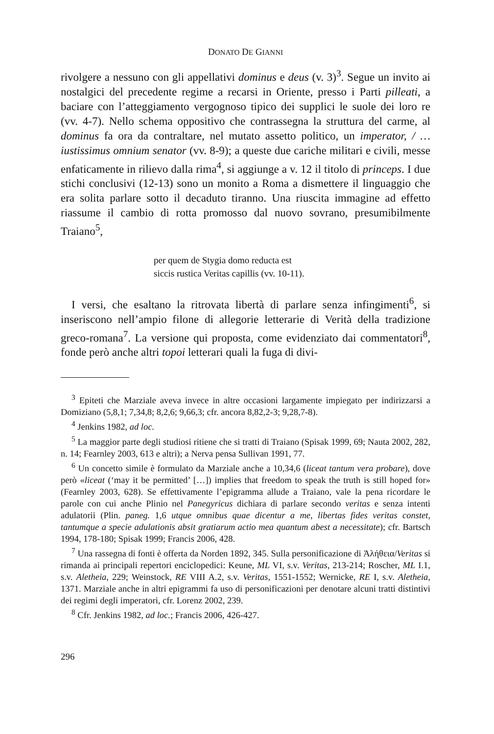DONATO DE GIANNI
rivolgere a nessuno con gli appellativi dominus e deus (v. 3)<sup>3</sup>. Segue un invito ai nostalgici del precedente regime a recarsi in Oriente, presso i Parti pilleati, a baciare con l’atteggiamento vergognoso tipico dei supplici le suole dei loro re (vv. 4-7). Nello schema oppositivo che contrassegna la struttura del carme, al dominus fa ora da contraltare, nel mutato assetto politico, un imperator, / … iustissimus omnium senator (vv. 8-9); a queste due cariche militari e civili, messe enfaticamente in rilievo dalla rima<sup>4</sup>, si aggiunge a v. 12 il titolo di princeps. I due stichi conclusivi (12-13) sono un monito a Roma a dismettere il linguaggio che era solita parlare sotto il decaduto tiranno. Una riuscita immagine ad effetto riassume il cambio di rotta promosso dal nuovo sovrano, presumibilmente Traiano<sup>5</sup>,
per quem de Stygia domo reducta est
siccis rustica Veritas capillis (vv. 10-11).
I versi, che esaltano la ritrovata libertà di parlare senza infingimenti<sup>6</sup>, si inseriscono nell’ampio filone di allegorie letterarie di Verità della tradizione greco-romana<sup>7</sup>. La versione qui proposta, come evidenziato dai commentatori<sup>8</sup>, fonde però anche altri topoi letterari quali la fuga di divi-
<sup>3</sup> Epiteti che Marziale aveva invece in altre occasioni largamente impiegato per indirizzarsi a Domiziano (5,8,1; 7,34,8; 8,2,6; 9,66,3; cfr. ancora 8,82,2-3; 9,28,7-8).
<sup>4</sup> Jenkins 1982, ad loc.
<sup>5</sup> La maggior parte degli studiosi ritiene che si tratti di Traiano (Spisak 1999, 69; Nauta 2002, 282, n. 14; Fearnley 2003, 613 e altri); a Nerva pensa Sullivan 1991, 77.
<sup>6</sup> Un concetto simile è formulato da Marziale anche a 10,34,6 (liceat tantum vera probare), dove però «liceat (‘may it be permitted’ […]) implies that freedom to speak the truth is still hoped for» (Fearnley 2003, 628). Se effettivamente l’epigramma allude a Traiano, vale la pena ricordare le parole con cui anche Plinio nel Panegyricus dichiara di parlare secondo veritas e senza intenti adulatorii (Plin. paneg. 1,6 utque omnibus quae dicentur a me, libertas fides veritas constet, tantumque a specie adulationis absit gratiarum actio mea quantum abest a necessitate); cfr. Bartsch 1994, 178-180; Spisak 1999; Francis 2006, 428.
<sup>7</sup> Una rassegna di fonti è offerta da Norden 1892, 345. Sulla personificazione di Ἀλήθεια/Veritas si rimanda ai principali repertori enciclopedici: Keune, ML VI, s.v. Veritas, 213-214; Roscher, ML I.1, s.v. Aletheia, 229; Weinstock, RE VIII A.2, s.v. Veritas, 1551-1552; Wernicke, RE I, s.v. Aletheia, 1371. Marziale anche in altri epigrammi fa uso di personificazioni per denotare alcuni tratti distintivi dei regimi degli imperatori, cfr. Lorenz 2002, 239.
<sup>8</sup> Cfr. Jenkins 1982, ad loc.; Francis 2006, 426-427.
296